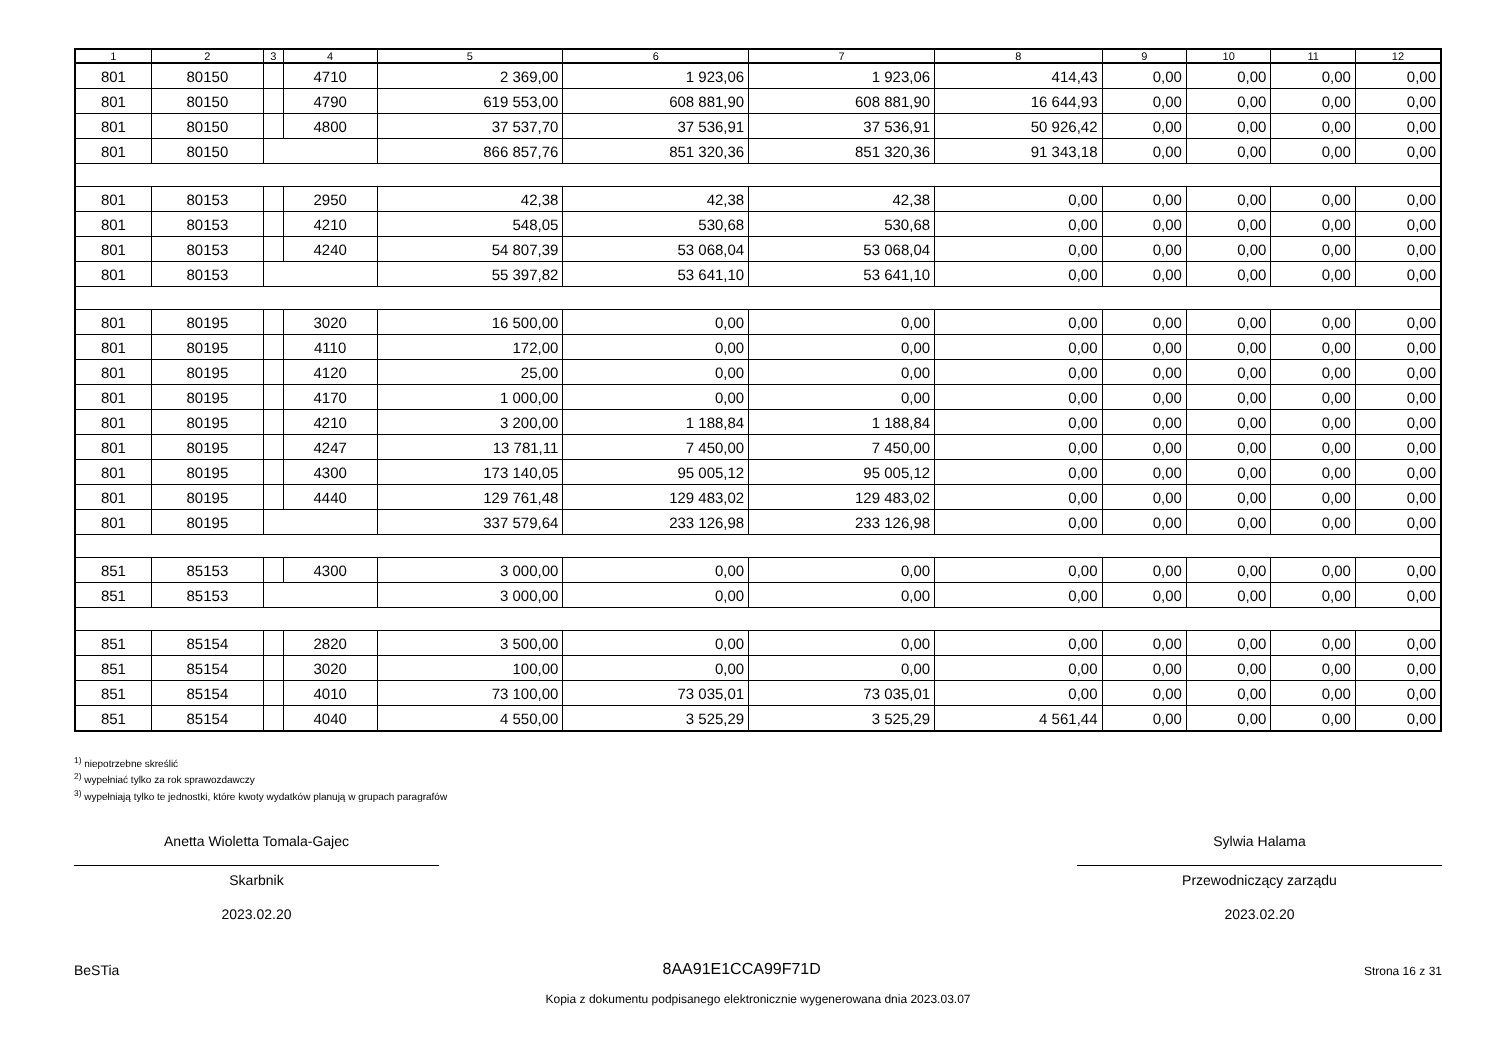| 1 | 2 | 3 | 4 | 5 | 6 | 7 | 8 | 9 | 10 | 11 | 12 |
| --- | --- | --- | --- | --- | --- | --- | --- | --- | --- | --- | --- |
| 801 | 80150 | | 4710 | 2 369,00 | 1 923,06 | 1 923,06 | 414,43 | 0,00 | 0,00 | 0,00 | 0,00 |
| 801 | 80150 | | 4790 | 619 553,00 | 608 881,90 | 608 881,90 | 16 644,93 | 0,00 | 0,00 | 0,00 | 0,00 |
| 801 | 80150 | | 4800 | 37 537,70 | 37 536,91 | 37 536,91 | 50 926,42 | 0,00 | 0,00 | 0,00 | 0,00 |
| 801 | 80150 | | | 866 857,76 | 851 320,36 | 851 320,36 | 91 343,18 | 0,00 | 0,00 | 0,00 | 0,00 |
| 801 | 80153 | | 2950 | 42,38 | 42,38 | 42,38 | 0,00 | 0,00 | 0,00 | 0,00 | 0,00 |
| 801 | 80153 | | 4210 | 548,05 | 530,68 | 530,68 | 0,00 | 0,00 | 0,00 | 0,00 | 0,00 |
| 801 | 80153 | | 4240 | 54 807,39 | 53 068,04 | 53 068,04 | 0,00 | 0,00 | 0,00 | 0,00 | 0,00 |
| 801 | 80153 | | | 55 397,82 | 53 641,10 | 53 641,10 | 0,00 | 0,00 | 0,00 | 0,00 | 0,00 |
| 801 | 80195 | | 3020 | 16 500,00 | 0,00 | 0,00 | 0,00 | 0,00 | 0,00 | 0,00 | 0,00 |
| 801 | 80195 | | 4110 | 172,00 | 0,00 | 0,00 | 0,00 | 0,00 | 0,00 | 0,00 | 0,00 |
| 801 | 80195 | | 4120 | 25,00 | 0,00 | 0,00 | 0,00 | 0,00 | 0,00 | 0,00 | 0,00 |
| 801 | 80195 | | 4170 | 1 000,00 | 0,00 | 0,00 | 0,00 | 0,00 | 0,00 | 0,00 | 0,00 |
| 801 | 80195 | | 4210 | 3 200,00 | 1 188,84 | 1 188,84 | 0,00 | 0,00 | 0,00 | 0,00 | 0,00 |
| 801 | 80195 | | 4247 | 13 781,11 | 7 450,00 | 7 450,00 | 0,00 | 0,00 | 0,00 | 0,00 | 0,00 |
| 801 | 80195 | | 4300 | 173 140,05 | 95 005,12 | 95 005,12 | 0,00 | 0,00 | 0,00 | 0,00 | 0,00 |
| 801 | 80195 | | 4440 | 129 761,48 | 129 483,02 | 129 483,02 | 0,00 | 0,00 | 0,00 | 0,00 | 0,00 |
| 801 | 80195 | | | 337 579,64 | 233 126,98 | 233 126,98 | 0,00 | 0,00 | 0,00 | 0,00 | 0,00 |
| 851 | 85153 | | 4300 | 3 000,00 | 0,00 | 0,00 | 0,00 | 0,00 | 0,00 | 0,00 | 0,00 |
| 851 | 85153 | | | 3 000,00 | 0,00 | 0,00 | 0,00 | 0,00 | 0,00 | 0,00 | 0,00 |
| 851 | 85154 | | 2820 | 3 500,00 | 0,00 | 0,00 | 0,00 | 0,00 | 0,00 | 0,00 | 0,00 |
| 851 | 85154 | | 3020 | 100,00 | 0,00 | 0,00 | 0,00 | 0,00 | 0,00 | 0,00 | 0,00 |
| 851 | 85154 | | 4010 | 73 100,00 | 73 035,01 | 73 035,01 | 0,00 | 0,00 | 0,00 | 0,00 | 0,00 |
| 851 | 85154 | | 4040 | 4 550,00 | 3 525,29 | 3 525,29 | 4 561,44 | 0,00 | 0,00 | 0,00 | 0,00 |
<sup>1)</sup> niepotrzebne skreślić
<sup>2)</sup> wypełniać tylko za rok sprawozdawczy
<sup>3)</sup> wypełniają tylko te jednostki, które kwoty wydatków planują w grupach paragrafów
Anetta Wioletta Tomala-Gajec
Skarbnik
2023.02.20
Sylwia Halama
Przewodniczący zarządu
2023.02.20
BeSTia 8AA91E1CCA99F71D Strona 16 z 31
Kopia z dokumentu podpisanego elektronicznie wygenerowana dnia 2023.03.07